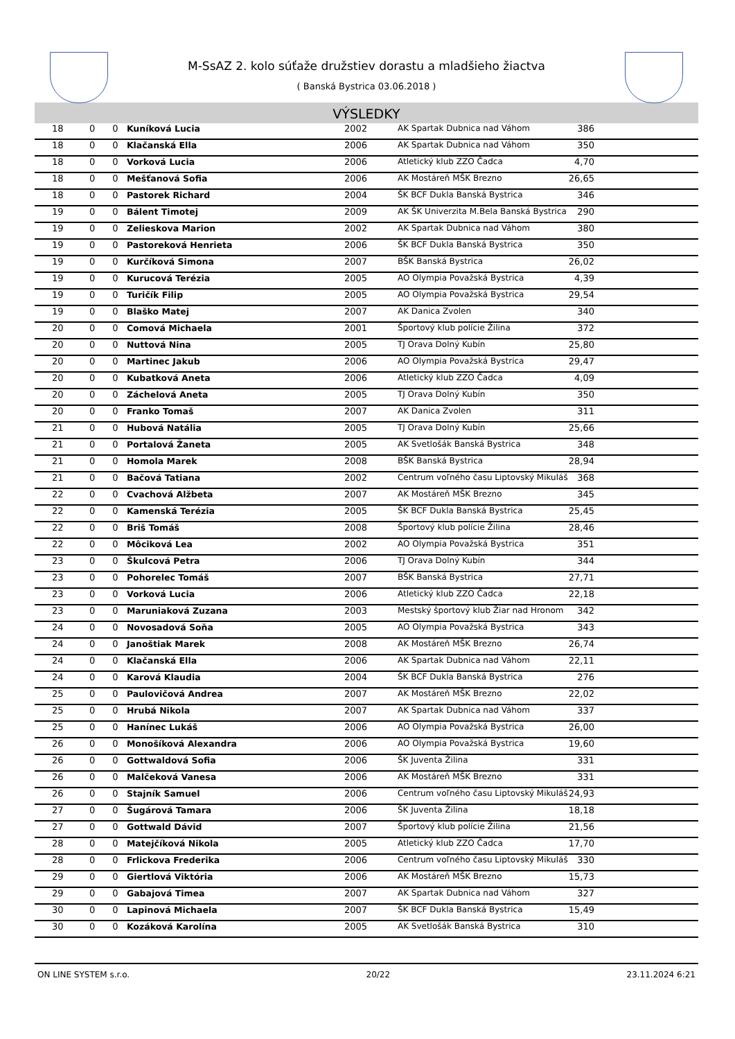M-SsAZ 2. kolo súťaže družstiev dorastu a mladšieho žiactva
( Banská Bystrica 03.06.2018 )
VÝSLEDKY
| 18 | 0 | 0 | Kuníková Lucia | 2002 | AK Spartak Dubnica nad Váhom | 386 |
| 18 | 0 | 0 | Klačanská Ella | 2006 | AK Spartak Dubnica nad Váhom | 350 |
| 18 | 0 | 0 | Vorková Lucia | 2006 | Atletický klub ZZO Čadca | 4,70 |
| 18 | 0 | 0 | Mešťanová Sofia | 2006 | AK Mostáreň MŠK Brezno | 26,65 |
| 18 | 0 | 0 | Pastorek Richard | 2004 | ŠK BCF Dukla Banská Bystrica | 346 |
| 19 | 0 | 0 | Bálent Timotej | 2009 | AK ŠK Univerzita M.Bela Banská Bystrica | 290 |
| 19 | 0 | 0 | Zelieskova Marion | 2002 | AK Spartak Dubnica nad Váhom | 380 |
| 19 | 0 | 0 | Pastoreková Henrieta | 2006 | ŠK BCF Dukla Banská Bystrica | 350 |
| 19 | 0 | 0 | Kurčíková Simona | 2007 | BŠK Banská Bystrica | 26,02 |
| 19 | 0 | 0 | Kurucová Terézia | 2005 | AO Olympia Považská Bystrica | 4,39 |
| 19 | 0 | 0 | Turičík Filip | 2005 | AO Olympia Považská Bystrica | 29,54 |
| 19 | 0 | 0 | Blaško Matej | 2007 | AK Danica Zvolen | 340 |
| 20 | 0 | 0 | Comová Michaela | 2001 | Športový klub polície Žilina | 372 |
| 20 | 0 | 0 | Nuttová Nina | 2005 | TJ Orava Dolný Kubín | 25,80 |
| 20 | 0 | 0 | Martinec Jakub | 2006 | AO Olympia Považská Bystrica | 29,47 |
| 20 | 0 | 0 | Kubatková Aneta | 2006 | Atletický klub ZZO Čadca | 4,09 |
| 20 | 0 | 0 | Záchelová Aneta | 2005 | TJ Orava Dolný Kubín | 350 |
| 20 | 0 | 0 | Franko Tomaš | 2007 | AK Danica Zvolen | 311 |
| 21 | 0 | 0 | Hubová Natália | 2005 | TJ Orava Dolný Kubín | 25,66 |
| 21 | 0 | 0 | Portalová Žaneta | 2005 | AK Svetlošák Banská Bystrica | 348 |
| 21 | 0 | 0 | Homola Marek | 2008 | BŠK Banská Bystrica | 28,94 |
| 21 | 0 | 0 | Bačová Tatiana | 2002 | Centrum voľného času Liptovský Mikuláš | 368 |
| 22 | 0 | 0 | Cvachová Alžbeta | 2007 | AK Mostáreň MŠK Brezno | 345 |
| 22 | 0 | 0 | Kamenská Terézia | 2005 | ŠK BCF Dukla Banská Bystrica | 25,45 |
| 22 | 0 | 0 | Briš Tomáš | 2008 | Športový klub polície Žilina | 28,46 |
| 22 | 0 | 0 | Môciková Lea | 2002 | AO Olympia Považská Bystrica | 351 |
| 23 | 0 | 0 | Škulcová Petra | 2006 | TJ Orava Dolný Kubín | 344 |
| 23 | 0 | 0 | Pohorelec Tomáš | 2007 | BŠK Banská Bystrica | 27,71 |
| 23 | 0 | 0 | Vorková Lucia | 2006 | Atletický klub ZZO Čadca | 22,18 |
| 23 | 0 | 0 | Maruniaková Zuzana | 2003 | Mestský športový klub Žiar nad Hronom | 342 |
| 24 | 0 | 0 | Novosadová Soňa | 2005 | AO Olympia Považská Bystrica | 343 |
| 24 | 0 | 0 | Janoštiak Marek | 2008 | AK Mostáreň MŠK Brezno | 26,74 |
| 24 | 0 | 0 | Klačanská Ella | 2006 | AK Spartak Dubnica nad Váhom | 22,11 |
| 24 | 0 | 0 | Karová Klaudia | 2004 | ŠK BCF Dukla Banská Bystrica | 276 |
| 25 | 0 | 0 | Paulovičová Andrea | 2007 | AK Mostáreň MŠK Brezno | 22,02 |
| 25 | 0 | 0 | Hrubá Nikola | 2007 | AK Spartak Dubnica nad Váhom | 337 |
| 25 | 0 | 0 | Hanínec Lukáš | 2006 | AO Olympia Považská Bystrica | 26,00 |
| 26 | 0 | 0 | Monošíková Alexandra | 2006 | AO Olympia Považská Bystrica | 19,60 |
| 26 | 0 | 0 | Gottwaldová Sofia | 2006 | ŠK Juventa Žilina | 331 |
| 26 | 0 | 0 | Malčeková Vanesa | 2006 | AK Mostáreň MŠK Brezno | 331 |
| 26 | 0 | 0 | Stajník Samuel | 2006 | Centrum voľného času Liptovský Mikuláš | 24,93 |
| 27 | 0 | 0 | Šugárová Tamara | 2006 | ŠK Juventa Žilina | 18,18 |
| 27 | 0 | 0 | Gottwald Dávid | 2007 | Športový klub polície Žilina | 21,56 |
| 28 | 0 | 0 | Matejčíková Nikola | 2005 | Atletický klub ZZO Čadca | 17,70 |
| 28 | 0 | 0 | Frlickova Frederika | 2006 | Centrum voľného času Liptovský Mikuláš | 330 |
| 29 | 0 | 0 | Giertlová Viktória | 2006 | AK Mostáreň MŠK Brezno | 15,73 |
| 29 | 0 | 0 | Gabajová Timea | 2007 | AK Spartak Dubnica nad Váhom | 327 |
| 30 | 0 | 0 | Lapinová Michaela | 2007 | ŠK BCF Dukla Banská Bystrica | 15,49 |
| 30 | 0 | 0 | Kozáková Karolína | 2005 | AK Svetlošák Banská Bystrica | 310 |
ON LINE SYSTEM s.r.o. 20/22 23.11.2024 6:21